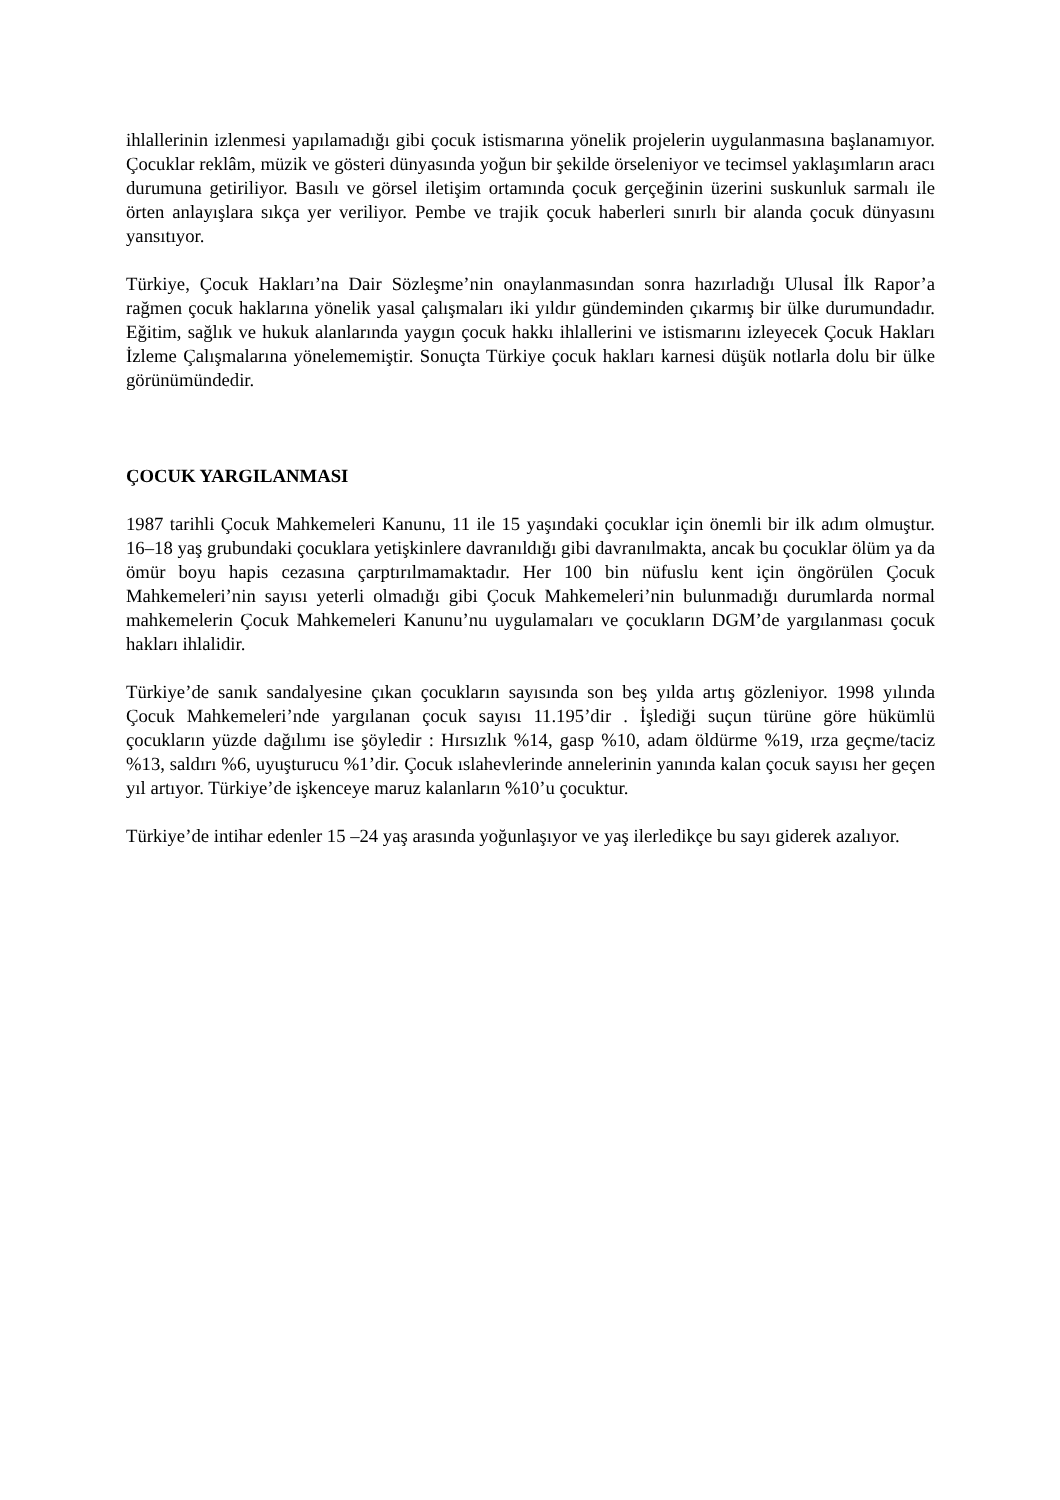ihlallerinin izlenmesi yapılamadığı gibi çocuk istismarına yönelik projelerin uygulanmasına başlanamıyor. Çocuklar reklâm, müzik ve gösteri dünyasında yoğun bir şekilde örseleniyor ve tecimsel yaklaşımların aracı durumuna getiriliyor. Basılı ve görsel iletişim ortamında çocuk gerçeğinin üzerini suskunluk sarmalı ile örten anlayışlara sıkça yer veriliyor. Pembe ve trajik çocuk haberleri sınırlı bir alanda çocuk dünyasını yansıtıyor.
Türkiye, Çocuk Hakları’na Dair Sözleşme’nin onaylanmasından sonra hazırladığı Ulusal İlk Rapor’a rağmen çocuk haklarına yönelik yasal çalışmaları iki yıldır gündeminden çıkarmış bir ülke durumundadır. Eğitim, sağlık ve hukuk alanlarında yaygın çocuk hakkı ihlallerini ve istismarını izleyecek Çocuk Hakları İzleme Çalışmalarına yönelememiştir. Sonuçta Türkiye çocuk hakları karnesi düşük notlarla dolu bir ülke görünümündedir.
ÇOCUK YARGILANMASI
1987 tarihli Çocuk Mahkemeleri Kanunu, 11 ile 15 yaşındaki çocuklar için önemli bir ilk adım olmuştur. 16–18 yaş grubundaki çocuklara yetişkinlere davranıldığı gibi davranılmakta, ancak bu çocuklar ölüm ya da ömür boyu hapis cezasına çarptırılmamaktadır. Her 100 bin nüfuslu kent için öngörülen Çocuk Mahkemeleri’nin sayısı yeterli olmadığı gibi Çocuk Mahkemeleri’nin bulunmadığı durumlarda normal mahkemelerin Çocuk Mahkemeleri Kanunu’nu uygulamaları ve çocukların DGM’de yargılanması çocuk hakları ihlalidir.
Türkiye’de sanık sandalyesine çıkan çocukların sayısında son beş yılda artış gözleniyor. 1998 yılında Çocuk Mahkemeleri’nde yargılanan çocuk sayısı 11.195’dir . İşlediği suçun türüne göre hükümlü çocukların yüzde dağılımı ise şöyledir : Hırsızlık %14, gasp %10, adam öldürme %19, ırza geçme/taciz %13, saldırı %6, uyuşturucu %1’dir. Çocuk ıslahevlerinde annelerinin yanında kalan çocuk sayısı her geçen yıl artıyor. Türkiye’de işkenceye maruz kalanların %10’u çocuktur.
Türkiye’de intihar edenler 15 –24 yaş arasında yoğunlaşıyor ve yaş ilerledikçe bu sayı giderek azalıyor.